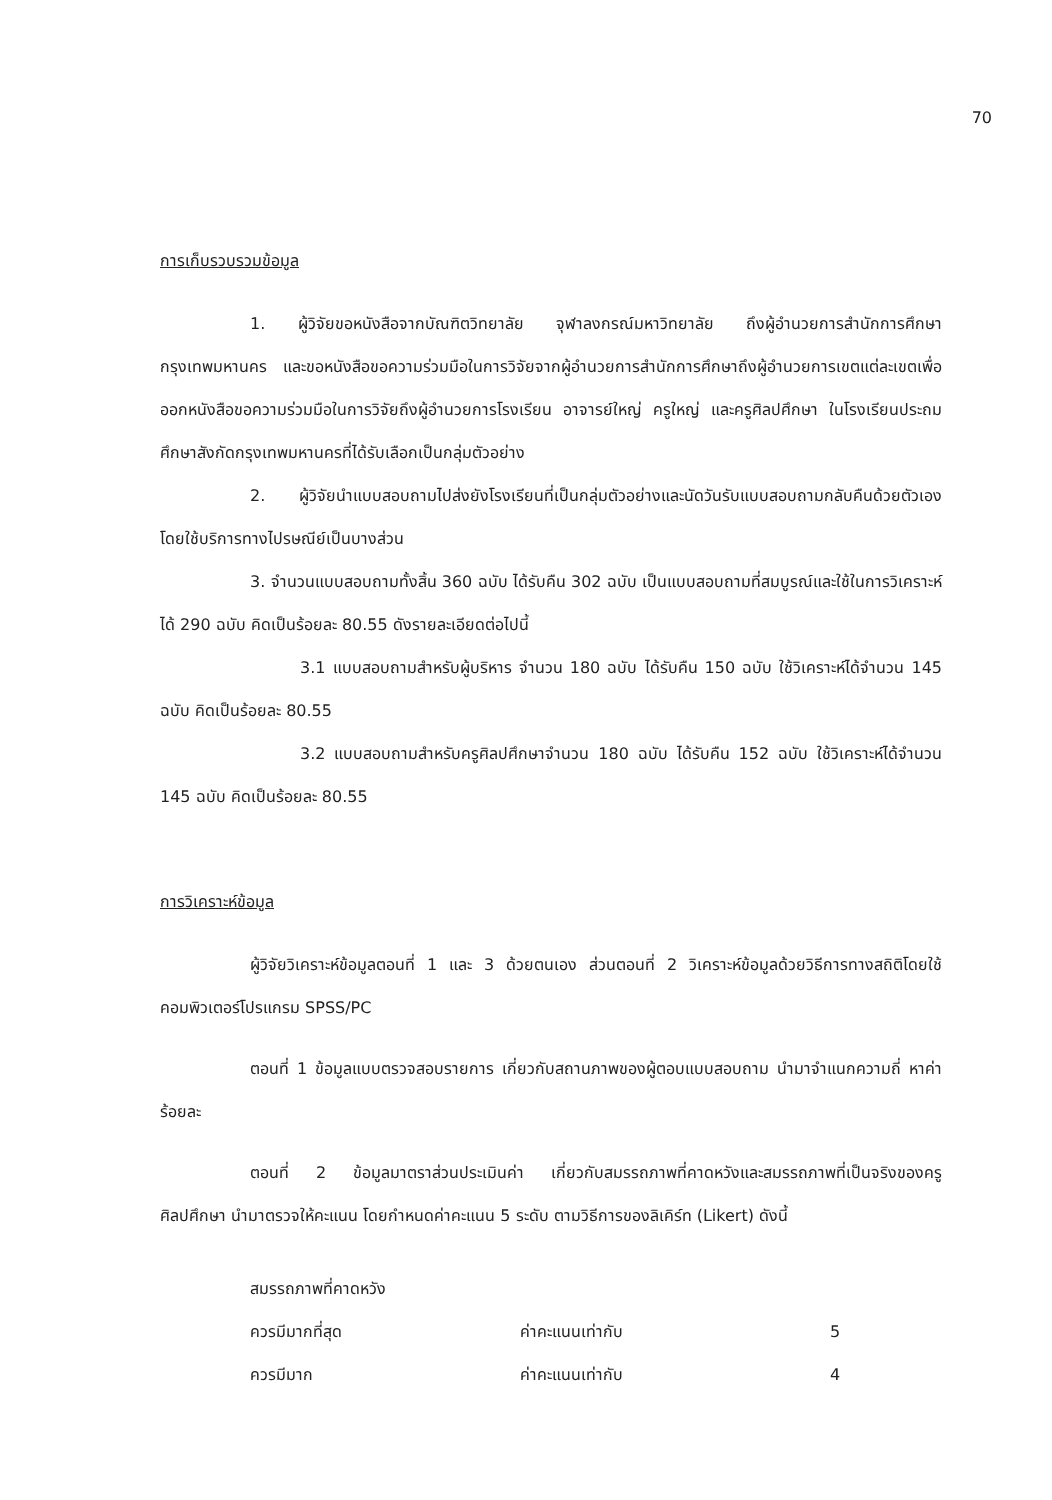70
การเก็บรวบรวมข้อมูล
1. ผู้วิจัยขอหนังสือจากบัณฑิตวิทยาลัย จุฬาลงกรณ์มหาวิทยาลัย ถึงผู้อำนวยการสำนักการศึกษา กรุงเทพมหานคร และขอหนังสือขอความร่วมมือในการวิจัยจากผู้อำนวยการสำนักการศึกษาถึงผู้อำนวยการเขตแต่ละเขตเพื่อออกหนังสือขอความร่วมมือในการวิจัยถึงผู้อำนวยการโรงเรียน อาจารย์ใหญ่ ครูใหญ่ และครูศิลปศึกษา ในโรงเรียนประถมศึกษาสังกัดกรุงเทพมหานครที่ได้รับเลือกเป็นกลุ่มตัวอย่าง
2. ผู้วิจัยนำแบบสอบถามไปส่งยังโรงเรียนที่เป็นกลุ่มตัวอย่างและนัดวันรับแบบสอบถามกลับคืนด้วยตัวเอง โดยใช้บริการทางไปรษณีย์เป็นบางส่วน
3. จำนวนแบบสอบถามทั้งสิ้น 360 ฉบับ ได้รับคืน 302 ฉบับ เป็นแบบสอบถามที่สมบูรณ์และใช้ในการวิเคราะห์ได้ 290 ฉบับ คิดเป็นร้อยละ 80.55 ดังรายละเอียดต่อไปนี้
3.1 แบบสอบถามสำหรับผู้บริหาร จำนวน 180 ฉบับ ได้รับคืน 150 ฉบับ ใช้วิเคราะห์ได้จำนวน 145 ฉบับ คิดเป็นร้อยละ 80.55
3.2 แบบสอบถามสำหรับครูศิลปศึกษาจำนวน 180 ฉบับ ได้รับคืน 152 ฉบับ ใช้วิเคราะห์ได้จำนวน 145 ฉบับ คิดเป็นร้อยละ 80.55
การวิเคราะห์ข้อมูล
ผู้วิจัยวิเคราะห์ข้อมูลตอนที่ 1 และ 3 ด้วยตนเอง ส่วนตอนที่ 2 วิเคราะห์ข้อมูลด้วยวิธีการทางสถิติโดยใช้คอมพิวเตอร์โปรแกรม SPSS/PC
ตอนที่ 1 ข้อมูลแบบตรวจสอบรายการ เกี่ยวกับสถานภาพของผู้ตอบแบบสอบถาม นำมาจำแนกความถี่ หาค่าร้อยละ
ตอนที่ 2 ข้อมูลมาตราส่วนประเมินค่า เกี่ยวกับสมรรถภาพที่คาดหวังและสมรรถภาพที่เป็นจริงของครูศิลปศึกษา นำมาตรวจให้คะแนน โดยกำหนดค่าคะแนน 5 ระดับ ตามวิธีการของลิเคิร์ท (Likert) ดังนี้
สมรรถภาพที่คาดหวัง
ควรมีมากที่สุด ค่าคะแนนเท่ากับ 5
ควรมีมาก ค่าคะแนนเท่ากับ 4